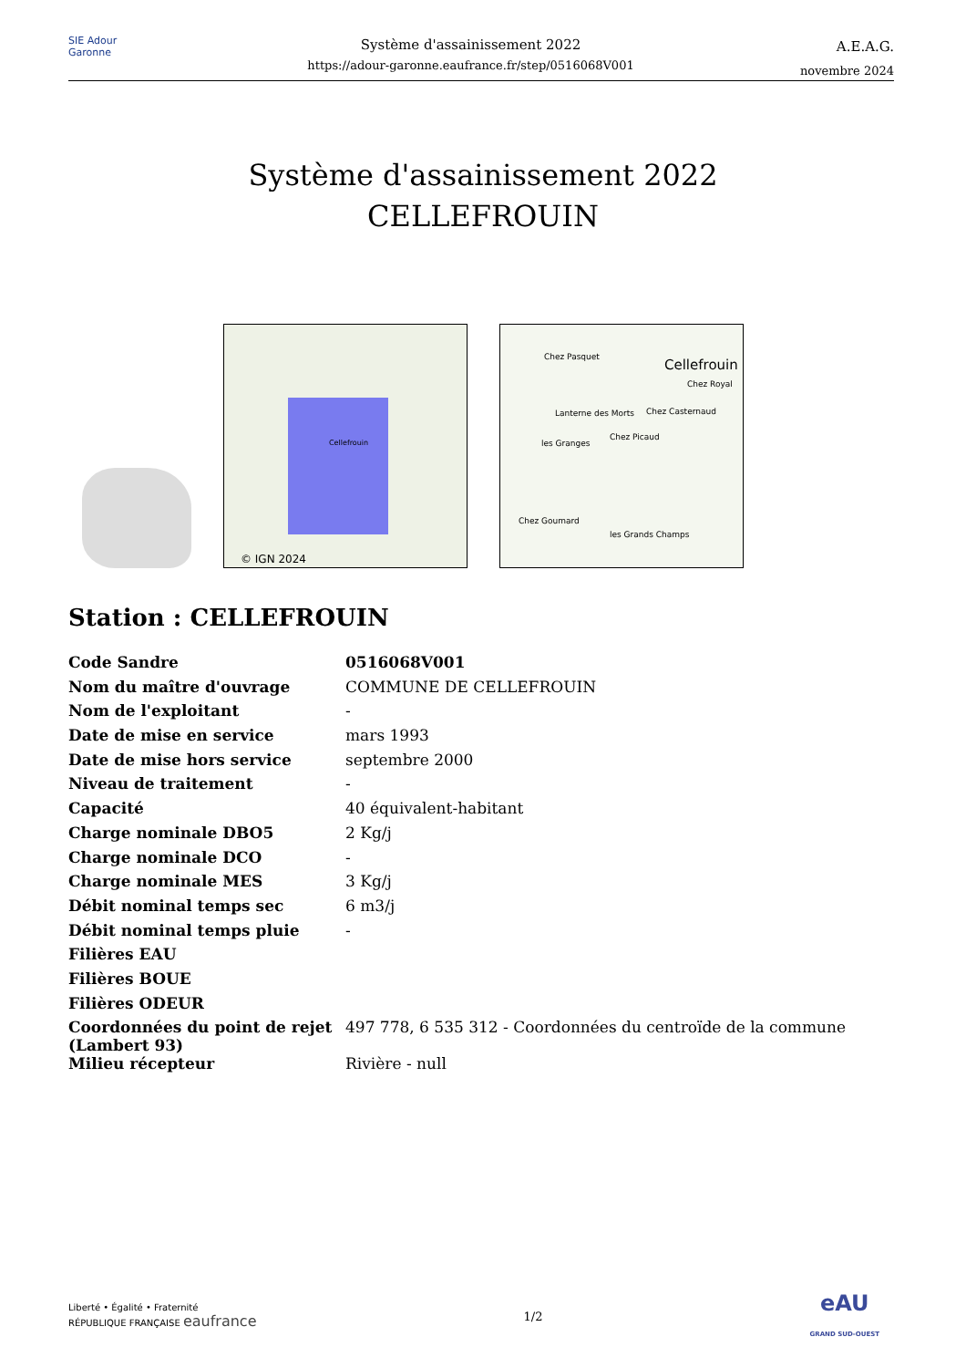SIE Adour Garonne
Système d'assainissement 2022
https://adour-garonne.eaufrance.fr/step/0516068V001
A.E.A.G.
novembre 2024
Système d'assainissement 2022
CELLEFROUIN
Cellefrouin
© IGN 2024
Cellefrouin
Chez Pasquet
Chez Royal
Chez Casternaud
Lanterne des Morts
les Granges
Chez Picaud
Chez Goumard
les Grands Champs
Station : CELLEFROUIN
| Code Sandre | 0516068V001 |
| Nom du maître d'ouvrage | COMMUNE DE CELLEFROUIN |
| Nom de l'exploitant | - |
| Date de mise en service | mars 1993 |
| Date de mise hors service | septembre 2000 |
| Niveau de traitement | - |
| Capacité | 40 équivalent-habitant |
| Charge nominale DBO5 | 2 Kg/j |
| Charge nominale DCO | - |
| Charge nominale MES | 3 Kg/j |
| Débit nominal temps sec | 6 m3/j |
| Débit nominal temps pluie | - |
| Filières EAU | |
| Filières BOUE | |
| Filières ODEUR | |
| Coordonnées du point de rejet (Lambert 93) | 497 778, 6 535 312 - Coordonnées du centroïde de la commune |
| Milieu récepteur | Rivière - null |
Liberté • Égalité • Fraternité
RÉPUBLIQUE FRANÇAISE eaufrance
1/2
eAU
GRAND SUD-OUEST